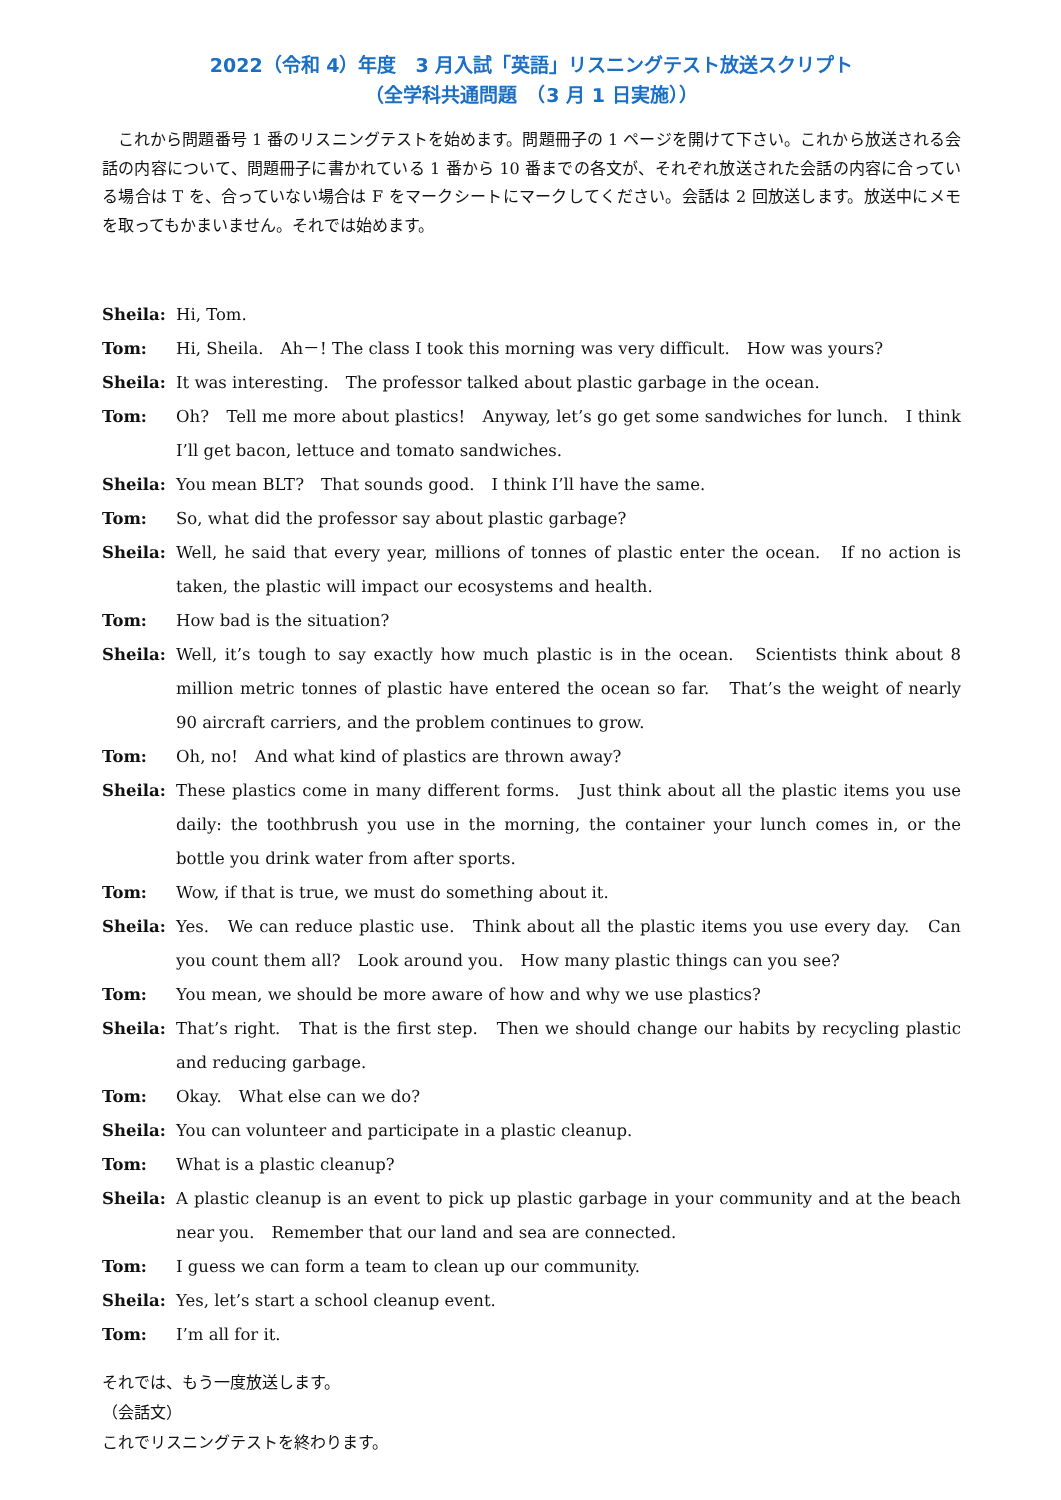2022（令和 4）年度　3 月入試「英語」リスニングテスト放送スクリプト
（全学科共通問題　（3 月 1 日実施））
　これから問題番号 1 番のリスニングテストを始めます。問題冊子の 1 ページを開けて下さい。これから放送される会話の内容について、問題冊子に書かれている 1 番から 10 番までの各文が、それぞれ放送された会話の内容に合っている場合は T を、合っていない場合は F をマークシートにマークしてください。会話は 2 回放送します。放送中にメモを取ってもかまいません。それでは始めます。
Sheila: Hi, Tom.
Tom: Hi, Sheila.　Ah－! The class I took this morning was very difficult.　How was yours?
Sheila: It was interesting.　The professor talked about plastic garbage in the ocean.
Tom: Oh?　Tell me more about plastics!　Anyway, let’s go get some sandwiches for lunch.　I think I’ll get bacon, lettuce and tomato sandwiches.
Sheila: You mean BLT?　That sounds good.　I think I’ll have the same.
Tom: So, what did the professor say about plastic garbage?
Sheila: Well, he said that every year, millions of tonnes of plastic enter the ocean.　If no action is taken, the plastic will impact our ecosystems and health.
Tom: How bad is the situation?
Sheila: Well, it’s tough to say exactly how much plastic is in the ocean.　Scientists think about 8 million metric tonnes of plastic have entered the ocean so far.　That’s the weight of nearly 90 aircraft carriers, and the problem continues to grow.
Tom: Oh, no!　And what kind of plastics are thrown away?
Sheila: These plastics come in many different forms.　Just think about all the plastic items you use daily: the toothbrush you use in the morning, the container your lunch comes in, or the bottle you drink water from after sports.
Tom: Wow, if that is true, we must do something about it.
Sheila: Yes.　We can reduce plastic use.　Think about all the plastic items you use every day.　Can you count them all?　Look around you.　How many plastic things can you see?
Tom: You mean, we should be more aware of how and why we use plastics?
Sheila: That’s right.　That is the first step.　Then we should change our habits by recycling plastic and reducing garbage.
Tom: Okay.　What else can we do?
Sheila: You can volunteer and participate in a plastic cleanup.
Tom: What is a plastic cleanup?
Sheila: A plastic cleanup is an event to pick up plastic garbage in your community and at the beach near you.　Remember that our land and sea are connected.
Tom: I guess we can form a team to clean up our community.
Sheila: Yes, let’s start a school cleanup event.
Tom: I’m all for it.
それでは、もう一度放送します。
（会話文）
これでリスニングテストを終わります。